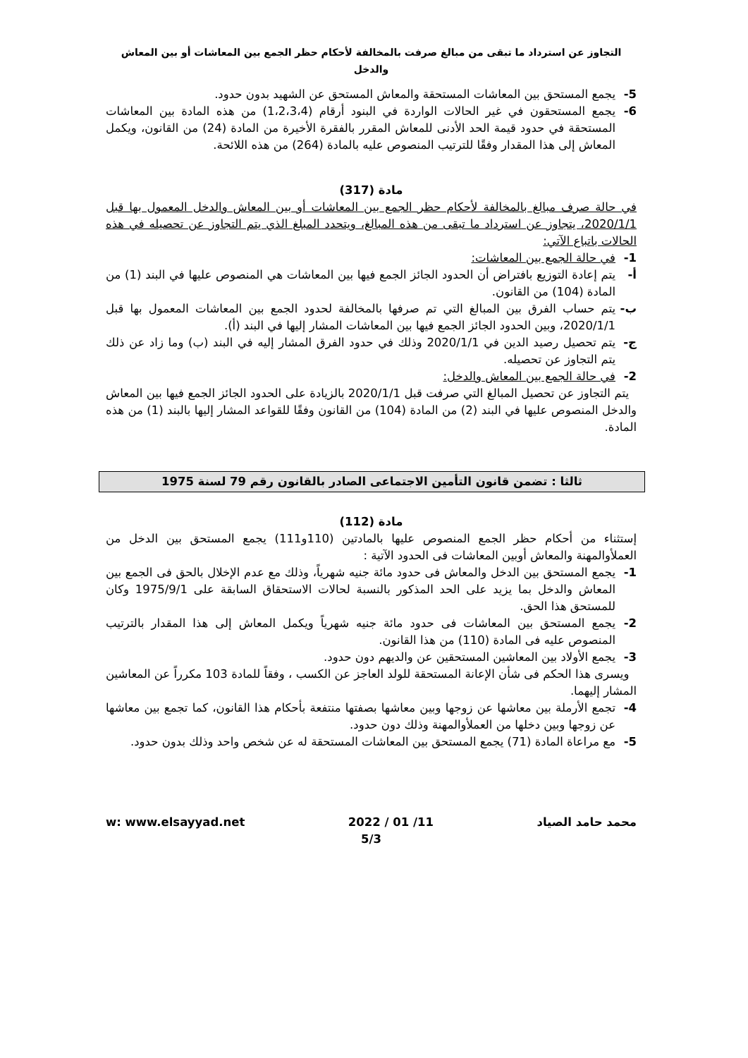التجاوز عن استرداد ما تبقى من مبالغ صرفت بالمخالفة لأحكام حظر الجمع بين المعاشات أو بين المعاش والدخل
5- يجمع المستحق بين المعاشات المستحقة والمعاش المستحق عن الشهيد بدون حدود.
6- يجمع المستحقون في غير الحالات الواردة في البنود أرقام (1،2،3،4) من هذه المادة بين المعاشات المستحقة في حدود قيمة الحد الأدنى للمعاش المقرر بالفقرة الأخيرة من المادة (24) من القانون، ويكمل المعاش إلى هذا المقدار وفقًا للترتيب المنصوص عليه بالمادة (264) من هذه اللائحة.
مادة (317)
في حالة صرف مبالغ بالمخالفة لأحكام حظر الجمع بين المعاشات أو بين المعاش والدخل المعمول بها قبل 2020/1/1، يتجاوز عن استرداد ما تبقى من هذه المبالغ، ويتحدد المبلغ الذي يتم التجاوز عن تحصيله في هذه الحالات باتباع الآتي:
1- في حالة الجمع بين المعاشات:
أ- يتم إعادة التوزيع بافتراض أن الحدود الجائز الجمع فيها بين المعاشات هي المنصوص عليها في البند (1) من المادة (104) من القانون.
ب- يتم حساب الفرق بين المبالغ التي تم صرفها بالمخالفة لحدود الجمع بين المعاشات المعمول بها قبل 2020/1/1، وبين الحدود الجائز الجمع فيها بين المعاشات المشار إليها في البند (أ).
ج- يتم تحصيل رصيد الدين في 2020/1/1 وذلك في حدود الفرق المشار إليه في البند (ب) وما زاد عن ذلك يتم التجاوز عن تحصيله.
2- في حالة الجمع بين المعاش والدخل:
يتم التجاوز عن تحصيل المبالغ التي صرفت قبل 2020/1/1 بالزيادة على الحدود الجائز الجمع فيها بين المعاش والدخل المنصوص عليها في البند (2) من المادة (104) من القانون وفقًا للقواعد المشار إليها بالبند (1) من هذه المادة.
ثالثا : تضمن قانون التأمين الاجتماعى الصادر بالقانون رقم 79 لسنة 1975
مادة (112)
إستثناء من أحكام حظر الجمع المنصوص عليها بالمادتين (110و111) يجمع المستحق بين الدخل من العملأوالمهنة والمعاش أوبين المعاشات فى الحدود الآتية :
1- يجمع المستحق بين الدخل والمعاش فى حدود مائة جنيه شهرياً، وذلك مع عدم الإخلال بالحق فى الجمع بين المعاش والدخل بما يزيد على الحد المذكور بالنسبة لحالات الاستحقاق السابقة على 1975/9/1 وكان للمستحق هذا الحق.
2- يجمع المستحق بين المعاشات فى حدود مائة جنيه شهرياً ويكمل المعاش إلى هذا المقدار بالترتيب المنصوص عليه فى المادة (110) من هذا القانون.
3- يجمع الأولاد بين المعاشين المستحقين عن والديهم دون حدود.
ويسرى هذا الحكم فى شأن الإعانة المستحقة للولد العاجز عن الكسب ، وفقاً للمادة 103 مكرراً عن المعاشين المشار إليهما.
4- تجمع الأرملة بين معاشها عن زوجها وبين معاشها بصفتها منتفعة بأحكام هذا القانون، كما تجمع بين معاشها عن زوجها وبين دخلها من العملأوالمهنة وذلك دون حدود.
5- مع مراعاة المادة (71) يجمع المستحق بين المعاشات المستحقة له عن شخص واحد وذلك بدون حدود.
w: www.elsayyad.net 2022 / 01 /11 محمد حامد الصياد
5/3